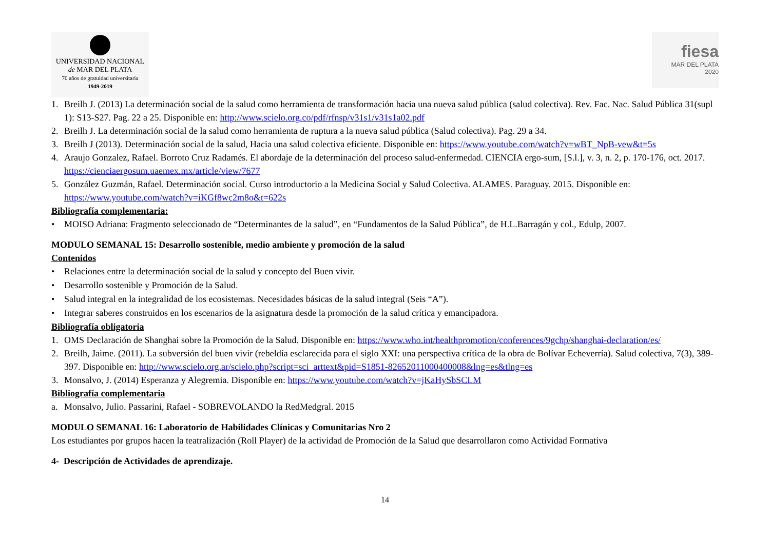UNIVERSIDAD NACIONAL
de MAR DEL PLATA
70 años de gratuidad universitaria
1949-2019
fiesa
MAR DEL PLATA
2020
1. Breilh J. (2013) La determinación social de la salud como herramienta de transformación hacia una nueva salud pública (salud colectiva). Rev. Fac. Nac. Salud Pública 31(supl 1): S13-S27. Pag. 22 a 25. Disponible en: http://www.scielo.org.co/pdf/rfnsp/v31s1/v31s1a02.pdf
2. Breilh J. La determinación social de la salud como herramienta de ruptura a la nueva salud pública (Salud colectiva). Pag. 29 a 34.
3. Breilh J (2013). Determinación social de la salud, Hacia una salud colectiva eficiente. Disponible en: https://www.youtube.com/watch?v=wBT_NpB-vew&t=5s
4. Araujo Gonzalez, Rafael. Borroto Cruz Radamés. El abordaje de la determinación del proceso salud-enfermedad. CIENCIA ergo-sum, [S.l.], v. 3, n. 2, p. 170-176, oct. 2017. https://cienciaergosum.uaemex.mx/article/view/7677
5. González Guzmán, Rafael. Determinación social. Curso introductorio a la Medicina Social y Salud Colectiva. ALAMES. Paraguay. 2015. Disponible en: https://www.youtube.com/watch?v=iKGf8wc2m8o&t=622s
Bibliografía complementaria:
• MOISO Adriana: Fragmento seleccionado de “Determinantes de la salud”, en “Fundamentos de la Salud Pública”, de H.L.Barragán y col., Edulp, 2007.
MODULO SEMANAL 15: Desarrollo sostenible, medio ambiente y promoción de la salud
Contenidos
• Relaciones entre la determinación social de la salud y concepto del Buen vivir.
• Desarrollo sostenible y Promoción de la Salud.
• Salud integral en la integralidad de los ecosistemas. Necesidades básicas de la salud integral (Seis “A”).
• Integrar saberes construidos en los escenarios de la asignatura desde la promoción de la salud crítica y emancipadora.
Bibliografía obligatoria
1. OMS Declaración de Shanghai sobre la Promoción de la Salud. Disponible en: https://www.who.int/healthpromotion/conferences/9gchp/shanghai-declaration/es/
2. Breilh, Jaime. (2011). La subversión del buen vivir (rebeldía esclarecida para el siglo XXI: una perspectiva crítica de la obra de Bolívar Echeverría). Salud colectiva, 7(3), 389-397. Disponible en: http://www.scielo.org.ar/scielo.php?script=sci_arttext&pid=S1851-82652011000400008&lng=es&tlng=es
3. Monsalvo, J. (2014) Esperanza y Alegremia. Disponible en: https://www.youtube.com/watch?v=jKaHySbSCLM
Bibliografía complementaria
a. Monsalvo, Julio. Passarini, Rafael - SOBREVOLANDO la RedMedgral. 2015
MODULO SEMANAL 16: Laboratorio de Habilidades Clínicas y Comunitarias Nro 2
Los estudiantes por grupos hacen la teatralización (Roll Player) de la actividad de Promoción de la Salud que desarrollaron como Actividad Formativa
4- Descripción de Actividades de aprendizaje.
14